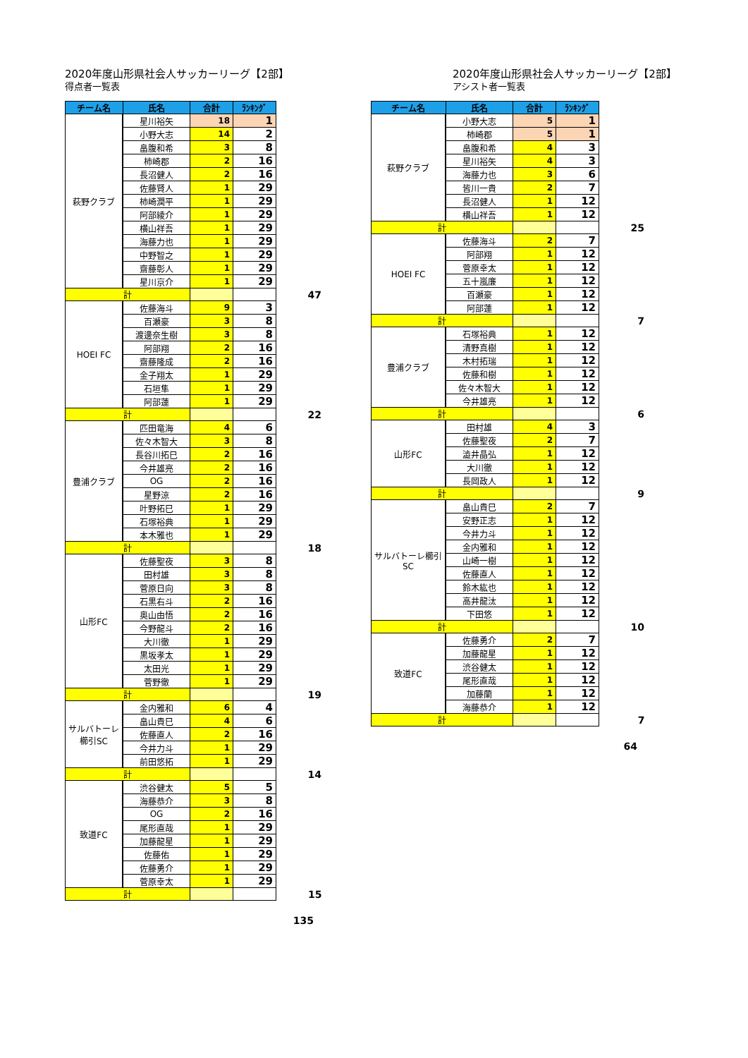2020年度山形県社会人サッカーリーグ【2部】
得点者一覧表
| チーム名 | 氏名 | 合計 | ﾗﾝｷﾝｸﾞ | |
| 萩野クラブ | 星川裕矢 | 18 | 1 | |
| | 小野大志 | 14 | 2 | |
| | 畠腹和希 | 3 | 8 | |
| | 柿崎郡 | 2 | 16 | |
| | 長沼健人 | 2 | 16 | |
| | 佐藤賢人 | 1 | 29 | |
| | 柿崎潤平 | 1 | 29 | |
| | 阿部綾介 | 1 | 29 | |
| | 横山祥吾 | 1 | 29 | |
| | 海藤力也 | 1 | 29 | |
| | 中野智之 | 1 | 29 | |
| | 齋藤彰人 | 1 | 29 | |
| | 星川京介 | 1 | 29 | |
| 計 | | | | 47 |
| HOEI FC | 佐藤海斗 | 9 | 3 | |
| | 百瀬豪 | 3 | 8 | |
| | 渡邊奈生樹 | 3 | 8 | |
| | 阿部翔 | 2 | 16 | |
| | 齋藤隆成 | 2 | 16 | |
| | 金子翔太 | 1 | 29 | |
| | 石垣隼 | 1 | 29 | |
| | 阿部蓮 | 1 | 29 | |
| 計 | | | | 22 |
| 豊浦クラブ | 匹田竜海 | 4 | 6 | |
| | 佐々木智大 | 3 | 8 | |
| | 長谷川拓巳 | 2 | 16 | |
| | 今井雄亮 | 2 | 16 | |
| | OG | 2 | 16 | |
| | 星野涼 | 2 | 16 | |
| | 叶野拓巳 | 1 | 29 | |
| | 石塚裕典 | 1 | 29 | |
| | 本木雅也 | 1 | 29 | |
| 計 | | | | 18 |
| 山形FC | 佐藤聖夜 | 3 | 8 | |
| | 田村雄 | 3 | 8 | |
| | 菅原日向 | 3 | 8 | |
| | 石黒右斗 | 2 | 16 | |
| | 奥山由悟 | 2 | 16 | |
| | 今野龍斗 | 2 | 16 | |
| | 大川徹 | 1 | 29 | |
| | 黒坂孝太 | 1 | 29 | |
| | 太田光 | 1 | 29 | |
| | 菅野徹 | 1 | 29 | |
| 計 | | | | 19 |
| サルバトーレ 櫛引SC | 金内雅和 | 6 | 4 | |
| | 畠山貴巳 | 4 | 6 | |
| | 佐藤直人 | 2 | 16 | |
| | 今井力斗 | 1 | 29 | |
| | 前田悠拓 | 1 | 29 | |
| 計 | | | | 14 |
| 致道FC | 渋谷健太 | 5 | 5 | |
| | 海藤恭介 | 3 | 8 | |
| | OG | 2 | 16 | |
| | 尾形直哉 | 1 | 29 | |
| | 加藤龍星 | 1 | 29 | |
| | 佐藤佑 | 1 | 29 | |
| | 佐藤勇介 | 1 | 29 | |
| | 菅原幸太 | 1 | 29 | |
| 計 | | | | 15 |
135
2020年度山形県社会人サッカーリーグ【2部】
アシスト者一覧表
| チーム名 | 氏名 | 合計 | ﾗﾝｷﾝｸﾞ | |
| 萩野クラブ | 小野大志 | 5 | 1 | |
| | 柿崎郡 | 5 | 1 | |
| | 畠腹和希 | 4 | 3 | |
| | 星川裕矢 | 4 | 3 | |
| | 海藤力也 | 3 | 6 | |
| | 皆川一貴 | 2 | 7 | |
| | 長沼健人 | 1 | 12 | |
| | 横山祥吾 | 1 | 12 | |
| 計 | | | | 25 |
| HOEI FC | 佐藤海斗 | 2 | 7 | |
| | 阿部翔 | 1 | 12 | |
| | 菅原幸太 | 1 | 12 | |
| | 五十嵐廉 | 1 | 12 | |
| | 百瀬豪 | 1 | 12 | |
| | 阿部蓮 | 1 | 12 | |
| 計 | | | | 7 |
| 豊浦クラブ | 石塚裕典 | 1 | 12 | |
| | 清野真樹 | 1 | 12 | |
| | 木村拓瑞 | 1 | 12 | |
| | 佐藤和樹 | 1 | 12 | |
| | 佐々木智大 | 1 | 12 | |
| | 今井雄亮 | 1 | 12 | |
| 計 | | | | 6 |
| 山形FC | 田村雄 | 4 | 3 | |
| | 佐藤聖夜 | 2 | 7 | |
| | 澁井晶弘 | 1 | 12 | |
| | 大川徹 | 1 | 12 | |
| | 長岡政人 | 1 | 12 | |
| 計 | | | | 9 |
| サルバトーレ櫛引 SC | 畠山貴巳 | 2 | 7 | |
| | 安野正志 | 1 | 12 | |
| | 今井力斗 | 1 | 12 | |
| | 金内雅和 | 1 | 12 | |
| | 山崎一樹 | 1 | 12 | |
| | 佐藤直人 | 1 | 12 | |
| | 鈴木紘也 | 1 | 12 | |
| | 高井龍汰 | 1 | 12 | |
| | 下田悠 | 1 | 12 | |
| 計 | | | | 10 |
| 致道FC | 佐藤勇介 | 2 | 7 | |
| | 加藤龍星 | 1 | 12 | |
| | 渋谷健太 | 1 | 12 | |
| | 尾形直哉 | 1 | 12 | |
| | 加藤蘭 | 1 | 12 | |
| | 海藤恭介 | 1 | 12 | |
| 計 | | | | 7 |
64